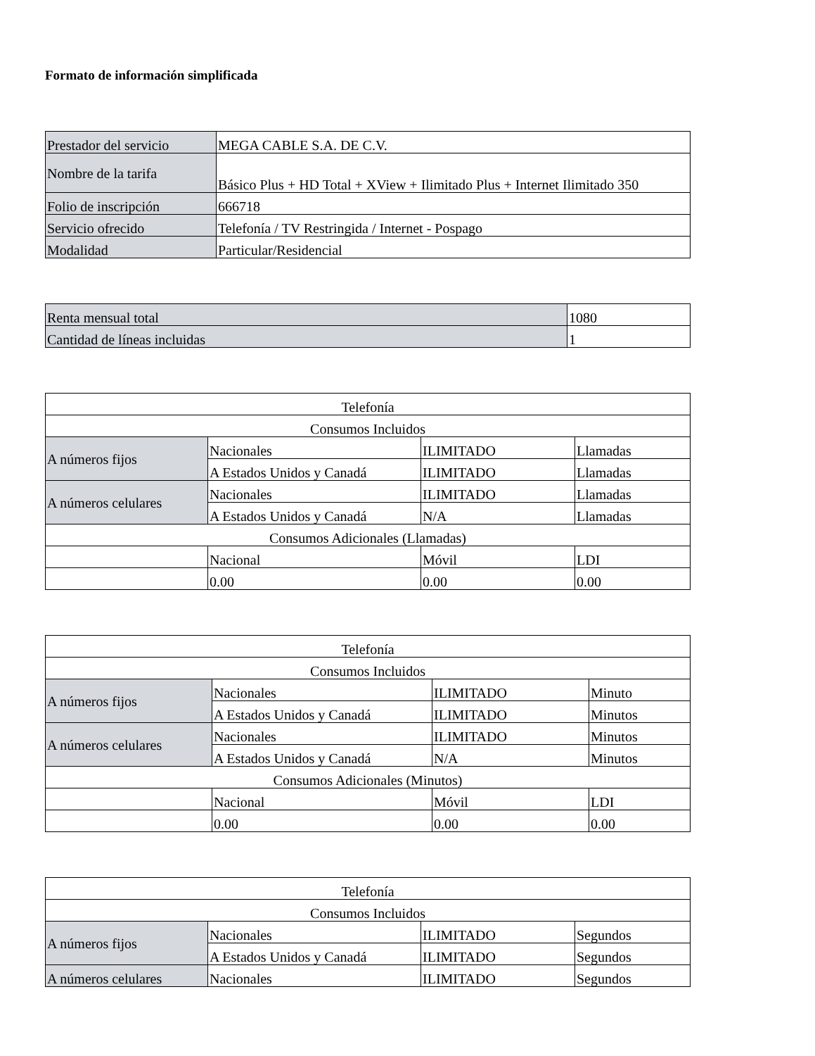Formato de información simplificada
| Prestador del servicio | MEGA CABLE S.A. DE C.V. |
| Nombre de la tarifa | Básico Plus + HD Total + XView + Ilimitado Plus + Internet Ilimitado 350 |
| Folio de inscripción | 666718 |
| Servicio ofrecido | Telefonía / TV Restringida / Internet - Pospago |
| Modalidad | Particular/Residencial |
| Renta mensual total | 1080 |
| Cantidad de líneas incluidas | 1 |
| Telefonía | | | |
| Consumos Incluidos | | | |
| A números fijos | Nacionales | ILIMITADO | Llamadas |
| | A Estados Unidos y Canadá | ILIMITADO | Llamadas |
| A números celulares | Nacionales | ILIMITADO | Llamadas |
| | A Estados Unidos y Canadá | N/A | Llamadas |
| Consumos Adicionales (Llamadas) | | | |
| | Nacional | Móvil | LDI |
| | 0.00 | 0.00 | 0.00 |
| Telefonía | | | |
| Consumos Incluidos | | | |
| A números fijos | Nacionales | ILIMITADO | Minuto |
| | A Estados Unidos y Canadá | ILIMITADO | Minutos |
| A números celulares | Nacionales | ILIMITADO | Minutos |
| | A Estados Unidos y Canadá | N/A | Minutos |
| Consumos Adicionales (Minutos) | | | |
| | Nacional | Móvil | LDI |
| | 0.00 | 0.00 | 0.00 |
| Telefonía | | | |
| Consumos Incluidos | | | |
| A números fijos | Nacionales | ILIMITADO | Segundos |
| | A Estados Unidos y Canadá | ILIMITADO | Segundos |
| A números celulares | Nacionales | ILIMITADO | Segundos |